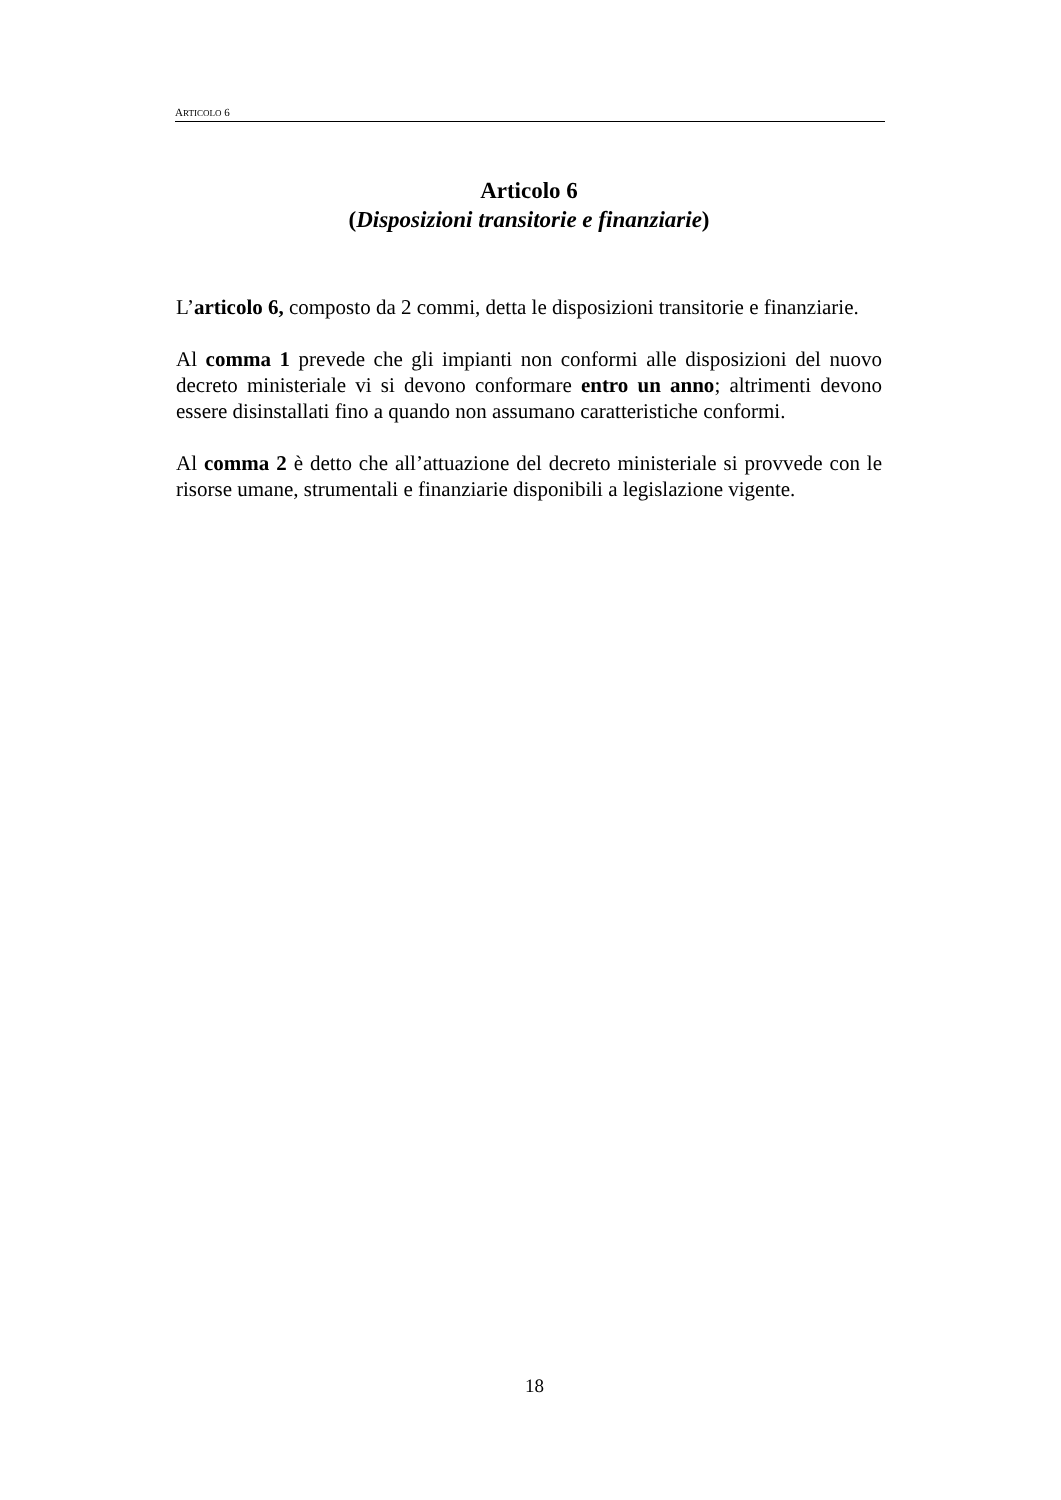ARTICOLO 6
Articolo 6
(Disposizioni transitorie e finanziarie)
L’articolo 6, composto da 2 commi, detta le disposizioni transitorie e finanziarie.
Al comma 1 prevede che gli impianti non conformi alle disposizioni del nuovo decreto ministeriale vi si devono conformare entro un anno; altrimenti devono essere disinstallati fino a quando non assumano caratteristiche conformi.
Al comma 2 è detto che all’attuazione del decreto ministeriale si provvede con le risorse umane, strumentali e finanziarie disponibili a legislazione vigente.
18